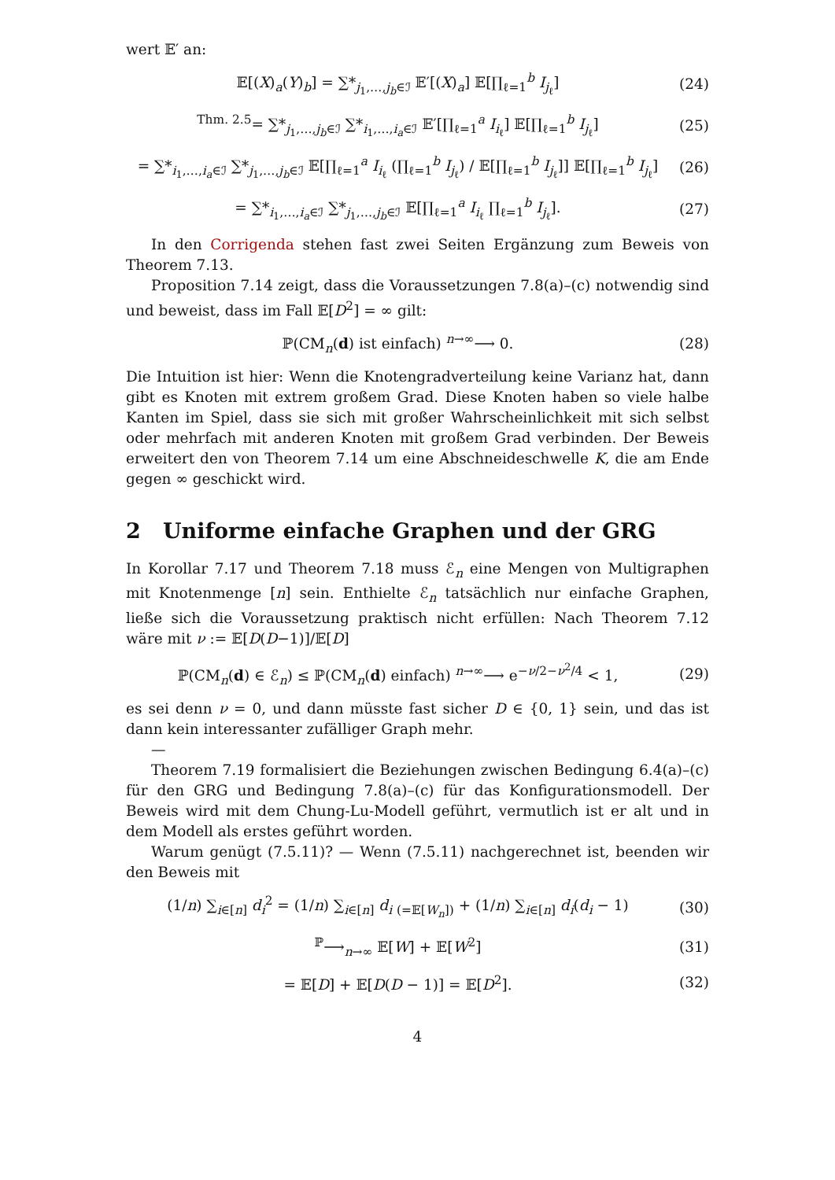wert 𝔼′ an:
𝔼[(X)<sub>a</sub>(Y)<sub>b</sub>] = ∑*<sub>j<sub>1</sub>,…,j<sub>b</sub>∈ℐ</sub> 𝔼′[(X)<sub>a</sub>] 𝔼[∏<sub>ℓ=1</sub><sup>b</sup> I<sub>j<sub>ℓ</sub></sub>] (24)
<sup>Thm. 2.5</sup>= ∑*<sub>j<sub>1</sub>,…,j<sub>b</sub>∈ℐ</sub> ∑*<sub>i<sub>1</sub>,…,i<sub>a</sub>∈ℐ</sub> 𝔼′[∏<sub>ℓ=1</sub><sup>a</sup> I<sub>i<sub>ℓ</sub></sub>] 𝔼[∏<sub>ℓ=1</sub><sup>b</sup> I<sub>j<sub>ℓ</sub></sub>] (25)
= ∑*<sub>i<sub>1</sub>,…,i<sub>a</sub>∈ℐ</sub> ∑*<sub>j<sub>1</sub>,…,j<sub>b</sub>∈ℐ</sub> 𝔼[∏<sub>ℓ=1</sub><sup>a</sup> I<sub>i<sub>ℓ</sub></sub> (∏<sub>ℓ=1</sub><sup>b</sup> I<sub>j<sub>ℓ</sub></sub>) / 𝔼[∏<sub>ℓ=1</sub><sup>b</sup> I<sub>j<sub>ℓ</sub></sub>]] 𝔼[∏<sub>ℓ=1</sub><sup>b</sup> I<sub>j<sub>ℓ</sub></sub>] (26)
= ∑*<sub>i<sub>1</sub>,…,i<sub>a</sub>∈ℐ</sub> ∑*<sub>j<sub>1</sub>,…,j<sub>b</sub>∈ℐ</sub> 𝔼[∏<sub>ℓ=1</sub><sup>a</sup> I<sub>i<sub>ℓ</sub></sub> ∏<sub>ℓ=1</sub><sup>b</sup> I<sub>j<sub>ℓ</sub></sub>]. (27)
In den Corrigenda stehen fast zwei Seiten Ergänzung zum Beweis von Theorem 7.13.
Proposition 7.14 zeigt, dass die Voraussetzungen 7.8(a)–(c) notwendig sind und beweist, dass im Fall 𝔼[D<sup>2</sup>] = ∞ gilt:
ℙ(CM<sub>n</sub>(d) ist einfach) <sup>n→∞</sup>⟶ 0. (28)
Die Intuition ist hier: Wenn die Knotengradverteilung keine Varianz hat, dann gibt es Knoten mit extrem großem Grad. Diese Knoten haben so viele halbe Kanten im Spiel, dass sie sich mit großer Wahrscheinlichkeit mit sich selbst oder mehrfach mit anderen Knoten mit großem Grad verbinden. Der Beweis erweitert den von Theorem 7.14 um eine Abschneideschwelle K, die am Ende gegen ∞ geschickt wird.
2 Uniforme einfache Graphen und der GRG
In Korollar 7.17 und Theorem 7.18 muss ℰ<sub>n</sub> eine Mengen von Multigraphen mit Knotenmenge [n] sein. Enthielte ℰ<sub>n</sub> tatsächlich nur einfache Graphen, ließe sich die Voraussetzung praktisch nicht erfüllen: Nach Theorem 7.12 wäre mit ν := 𝔼[D(D−1)]/𝔼[D]
ℙ(CM<sub>n</sub>(d) ∈ ℰ<sub>n</sub>) ≤ ℙ(CM<sub>n</sub>(d) einfach) <sup>n→∞</sup>⟶ e<sup>−ν/2−ν<sup>2</sup>/4</sup> < 1, (29)
es sei denn ν = 0, und dann müsste fast sicher D ∈ {0, 1} sein, und das ist dann kein interessanter zufälliger Graph mehr.
—
Theorem 7.19 formalisiert die Beziehungen zwischen Bedingung 6.4(a)–(c) für den GRG und Bedingung 7.8(a)–(c) für das Konfigurationsmodell. Der Beweis wird mit dem Chung-Lu-Modell geführt, vermutlich ist er alt und in dem Modell als erstes geführt worden.
Warum genügt (7.5.11)? — Wenn (7.5.11) nachgerechnet ist, beenden wir den Beweis mit
(1/n) ∑<sub>i∈[n]</sub> d<sub>i</sub><sup>2</sup> = (1/n) ∑<sub>i∈[n]</sub> d<sub>i</sub> <sub>(=𝔼[W<sub>n</sub>])</sub> + (1/n) ∑<sub>i∈[n]</sub> d<sub>i</sub>(d<sub>i</sub> − 1) (30)
<sup>ℙ</sup>⟶<sub>n→∞</sub> 𝔼[W] + 𝔼[W<sup>2</sup>] (31)
= 𝔼[D] + 𝔼[D(D − 1)] = 𝔼[D<sup>2</sup>]. (32)
4